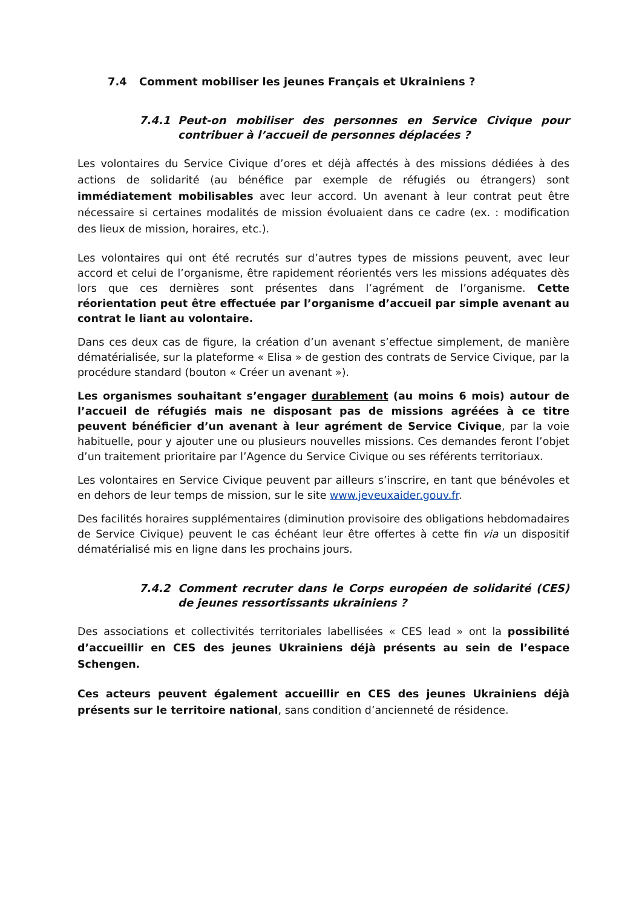7.4 Comment mobiliser les jeunes Français et Ukrainiens ?
7.4.1 Peut-on mobiliser des personnes en Service Civique pour contribuer à l’accueil de personnes déplacées ?
Les volontaires du Service Civique d’ores et déjà affectés à des missions dédiées à des actions de solidarité (au bénéfice par exemple de réfugiés ou étrangers) sont immédiatement mobilisables avec leur accord. Un avenant à leur contrat peut être nécessaire si certaines modalités de mission évoluaient dans ce cadre (ex. : modification des lieux de mission, horaires, etc.).
Les volontaires qui ont été recrutés sur d’autres types de missions peuvent, avec leur accord et celui de l’organisme, être rapidement réorientés vers les missions adéquates dès lors que ces dernières sont présentes dans l’agrément de l’organisme. Cette réorientation peut être effectuée par l’organisme d’accueil par simple avenant au contrat le liant au volontaire.
Dans ces deux cas de figure, la création d’un avenant s’effectue simplement, de manière dématérialisée, sur la plateforme « Elisa » de gestion des contrats de Service Civique, par la procédure standard (bouton « Créer un avenant »).
Les organismes souhaitant s’engager durablement (au moins 6 mois) autour de l’accueil de réfugiés mais ne disposant pas de missions agréées à ce titre peuvent bénéficier d’un avenant à leur agrément de Service Civique, par la voie habituelle, pour y ajouter une ou plusieurs nouvelles missions. Ces demandes feront l’objet d’un traitement prioritaire par l’Agence du Service Civique ou ses référents territoriaux.
Les volontaires en Service Civique peuvent par ailleurs s’inscrire, en tant que bénévoles et en dehors de leur temps de mission, sur le site www.jeveuxaider.gouv.fr.
Des facilités horaires supplémentaires (diminution provisoire des obligations hebdomadaires de Service Civique) peuvent le cas échéant leur être offertes à cette fin via un dispositif dématérialisé mis en ligne dans les prochains jours.
7.4.2 Comment recruter dans le Corps européen de solidarité (CES) de jeunes ressortissants ukrainiens ?
Des associations et collectivités territoriales labellisées « CES lead » ont la possibilité d’accueillir en CES des jeunes Ukrainiens déjà présents au sein de l’espace Schengen.
Ces acteurs peuvent également accueillir en CES des jeunes Ukrainiens déjà présents sur le territoire national, sans condition d’ancienneté de résidence.